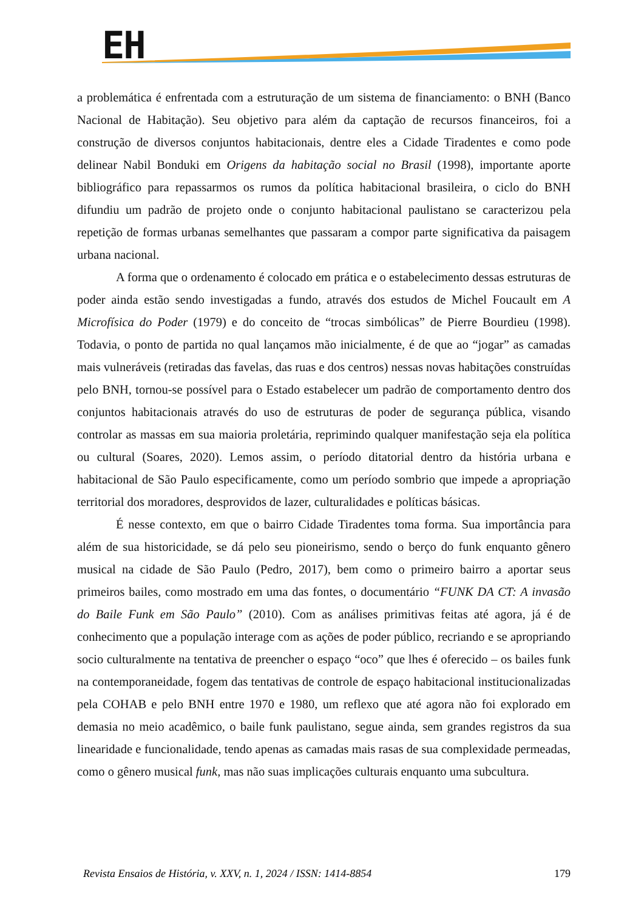EH
a problemática é enfrentada com a estruturação de um sistema de financiamento: o BNH (Banco Nacional de Habitação). Seu objetivo para além da captação de recursos financeiros, foi a construção de diversos conjuntos habitacionais, dentre eles a Cidade Tiradentes e como pode delinear Nabil Bonduki em Origens da habitação social no Brasil (1998), importante aporte bibliográfico para repassarmos os rumos da política habitacional brasileira, o ciclo do BNH difundiu um padrão de projeto onde o conjunto habitacional paulistano se caracterizou pela repetição de formas urbanas semelhantes que passaram a compor parte significativa da paisagem urbana nacional.
A forma que o ordenamento é colocado em prática e o estabelecimento dessas estruturas de poder ainda estão sendo investigadas a fundo, através dos estudos de Michel Foucault em A Microfísica do Poder (1979) e do conceito de “trocas simbólicas” de Pierre Bourdieu (1998). Todavia, o ponto de partida no qual lançamos mão inicialmente, é de que ao “jogar” as camadas mais vulneráveis (retiradas das favelas, das ruas e dos centros) nessas novas habitações construídas pelo BNH, tornou-se possível para o Estado estabelecer um padrão de comportamento dentro dos conjuntos habitacionais através do uso de estruturas de poder de segurança pública, visando controlar as massas em sua maioria proletária, reprimindo qualquer manifestação seja ela política ou cultural (Soares, 2020). Lemos assim, o período ditatorial dentro da história urbana e habitacional de São Paulo especificamente, como um período sombrio que impede a apropriação territorial dos moradores, desprovidos de lazer, culturalidades e políticas básicas.
É nesse contexto, em que o bairro Cidade Tiradentes toma forma. Sua importância para além de sua historicidade, se dá pelo seu pioneirismo, sendo o berço do funk enquanto gênero musical na cidade de São Paulo (Pedro, 2017), bem como o primeiro bairro a aportar seus primeiros bailes, como mostrado em uma das fontes, o documentário “FUNK DA CT: A invasão do Baile Funk em São Paulo” (2010). Com as análises primitivas feitas até agora, já é de conhecimento que a população interage com as ações de poder público, recriando e se apropriando socio culturalmente na tentativa de preencher o espaço “oco” que lhes é oferecido – os bailes funk na contemporaneidade, fogem das tentativas de controle de espaço habitacional institucionalizadas pela COHAB e pelo BNH entre 1970 e 1980, um reflexo que até agora não foi explorado em demasia no meio acadêmico, o baile funk paulistano, segue ainda, sem grandes registros da sua linearidade e funcionalidade, tendo apenas as camadas mais rasas de sua complexidade permeadas, como o gênero musical funk, mas não suas implicações culturais enquanto uma subcultura.
Revista Ensaios de História, v. XXV, n. 1, 2024 / ISSN: 1414-8854 179